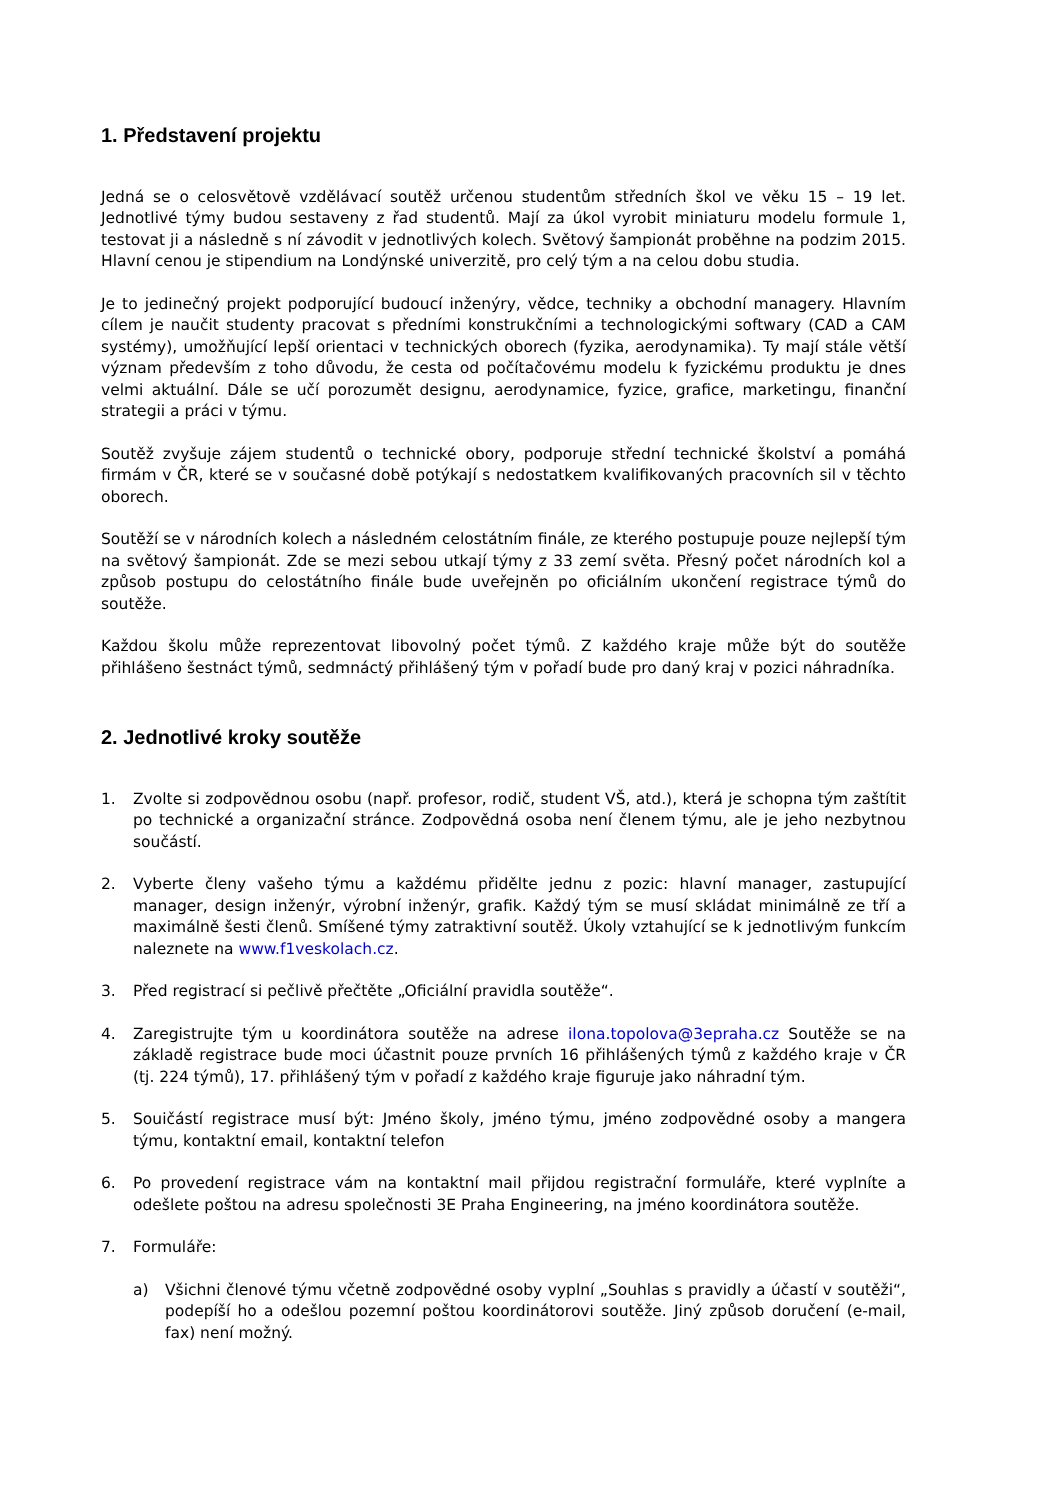1. Představení projektu
Jedná se o celosvětově vzdělávací soutěž určenou studentům středních škol ve věku 15 – 19 let. Jednotlivé týmy budou sestaveny z řad studentů. Mají za úkol vyrobit miniaturu modelu formule 1, testovat ji a následně s ní závodit v jednotlivých kolech. Světový šampionát proběhne na podzim 2015. Hlavní cenou je stipendium na Londýnské univerzitě, pro celý tým a na celou dobu studia.
Je to jedinečný projekt podporující budoucí inženýry, vědce, techniky a obchodní managery. Hlavním cílem je naučit studenty pracovat s předními konstrukčními a technologickými softwary (CAD a CAM systémy), umožňující lepší orientaci v technických oborech (fyzika, aerodynamika). Ty mají stále větší význam především z toho důvodu, že cesta od počítačovému modelu k fyzickému produktu je dnes velmi aktuální. Dále se učí porozumět designu, aerodynamice, fyzice, grafice, marketingu, finanční strategii a práci v týmu.
Soutěž zvyšuje zájem studentů o technické obory, podporuje střední technické školství a pomáhá firmám v ČR, které se v současné době potýkají s nedostatkem kvalifikovaných pracovních sil v těchto oborech.
Soutěží se v národních kolech a následném celostátním finále, ze kterého postupuje pouze nejlepší tým na světový šampionát. Zde se mezi sebou utkají týmy z 33 zemí světa. Přesný počet národních kol a způsob postupu do celostátního finále bude uveřejněn po oficiálním ukončení registrace týmů do soutěže.
Každou školu může reprezentovat libovolný počet týmů. Z každého kraje může být do soutěže přihlášeno šestnáct týmů, sedmnáctý přihlášený tým v pořadí bude pro daný kraj v pozici náhradníka.
2. Jednotlivé kroky soutěže
1. Zvolte si zodpovědnou osobu (např. profesor, rodič, student VŠ, atd.), která je schopna tým zaštítit po technické a organizační stránce. Zodpovědná osoba není členem týmu, ale je jeho nezbytnou součástí.
2. Vyberte členy vašeho týmu a každému přidělte jednu z pozic: hlavní manager, zastupující manager, design inženýr, výrobní inženýr, grafik. Každý tým se musí skládat minimálně ze tří a maximálně šesti členů. Smíšené týmy zatraktivní soutěž. Úkoly vztahující se k jednotlivým funkcím naleznete na www.f1veskolach.cz.
3. Před registrací si pečlivě přečtěte „Oficiální pravidla soutěže“.
4. Zaregistrujte tým u koordinátora soutěže na adrese ilona.topolova@3epraha.cz Soutěže se na základě registrace bude moci účastnit pouze prvních 16 přihlášených týmů z každého kraje v ČR (tj. 224 týmů), 17. přihlášený tým v pořadí z každého kraje figuruje jako náhradní tým.
5. Souičástí registrace musí být: Jméno školy, jméno týmu, jméno zodpovědné osoby a mangera týmu, kontaktní email, kontaktní telefon
6. Po provedení registrace vám na kontaktní mail přijdou registrační formuláře, které vyplníte a odešlete poštou na adresu společnosti 3E Praha Engineering, na jméno koordinátora soutěže.
7. Formuláře:
a) Všichni členové týmu včetně zodpovědné osoby vyplní „Souhlas s pravidly a účastí v soutěži“, podepíší ho a odešlou pozemní poštou koordinátorovi soutěže. Jiný způsob doručení (e-mail, fax) není možný.